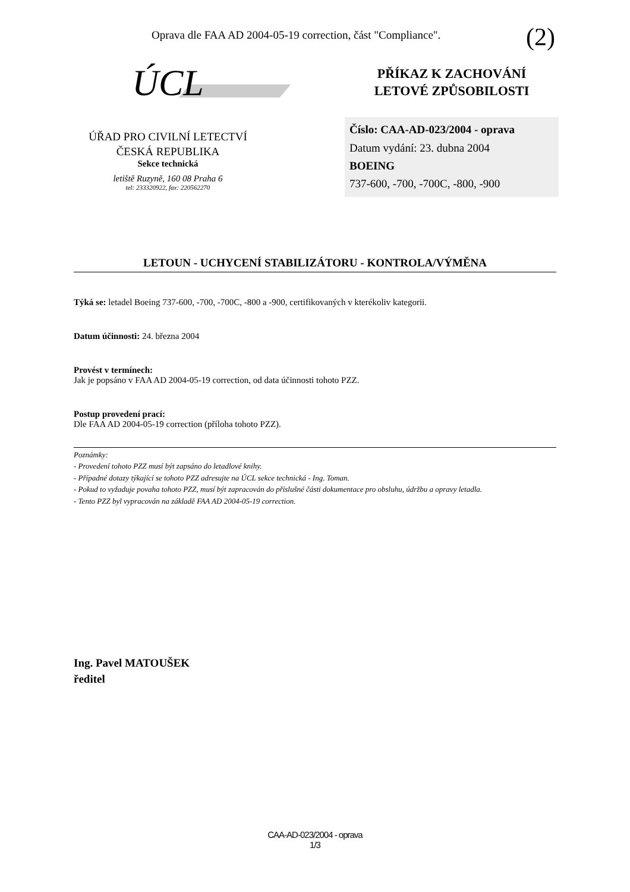Oprava dle FAA AD 2004-05-19 correction, část "Compliance".
(2)
ÚCL
ÚŘAD PRO CIVILNÍ LETECTVÍ
ČESKÁ REPUBLIKA
Sekce technická
letiště Ruzyně, 160 08 Praha 6
tel: 233320922, fax: 220562270
PŘÍKAZ K ZACHOVÁNÍ
LETOVÉ ZPŮSOBILOSTI
Číslo: CAA-AD-023/2004 - oprava
Datum vydání: 23. dubna 2004
BOEING
737-600, -700, -700C, -800, -900
LETOUN - UCHYCENÍ STABILIZÁTORU - KONTROLA/VÝMĚNA
Týká se: letadel Boeing 737-600, -700, -700C, -800 a -900, certifikovaných v kterékoliv kategorii.
Datum účinnosti: 24. března 2004
Provést v termínech:
Jak je popsáno v FAA AD 2004-05-19 correction, od data účinnosti tohoto PZZ.
Postup provedení prací:
Dle FAA AD 2004-05-19 correction (příloha tohoto PZZ).
Poznámky:
- Provedení tohoto PZZ musí být zapsáno do letadlové knihy.
- Případné dotazy týkající se tohoto PZZ adresujte na ÚCL sekce technická - Ing. Toman.
- Pokud to vyžaduje povaha tohoto PZZ, musí být zapracován do příslušné části dokumentace pro obsluhu, údržbu a opravy letadla.
- Tento PZZ byl vypracován na základě FAA AD 2004-05-19 correction.
Ing. Pavel MATOUŠEK
ředitel
CAA-AD-023/2004 - oprava
1/3